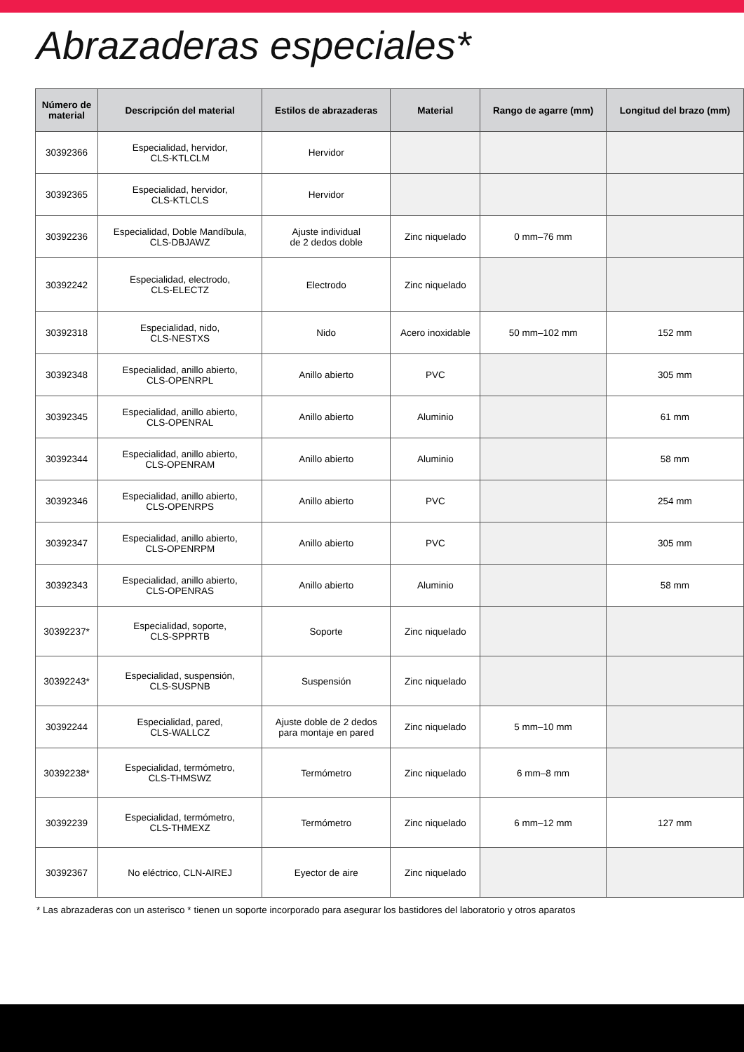Abrazaderas especiales*
| Número de material | Descripción del material | Estilos de abrazaderas | Material | Rango de agarre (mm) | Longitud del brazo (mm) |
| --- | --- | --- | --- | --- | --- |
| 30392366 | Especialidad, hervidor, CLS-KTLCLM | Hervidor | | | |
| 30392365 | Especialidad, hervidor, CLS-KTLCLS | Hervidor | | | |
| 30392236 | Especialidad, Doble Mandíbula, CLS-DBJAWZ | Ajuste individual de 2 dedos doble | Zinc niquelado | 0 mm–76 mm | |
| 30392242 | Especialidad, electrodo, CLS-ELECTZ | Electrodo | Zinc niquelado | | |
| 30392318 | Especialidad, nido, CLS-NESTXS | Nido | Acero inoxidable | 50 mm–102 mm | 152 mm |
| 30392348 | Especialidad, anillo abierto, CLS-OPENRPL | Anillo abierto | PVC | | 305 mm |
| 30392345 | Especialidad, anillo abierto, CLS-OPENRAL | Anillo abierto | Aluminio | | 61 mm |
| 30392344 | Especialidad, anillo abierto, CLS-OPENRAM | Anillo abierto | Aluminio | | 58 mm |
| 30392346 | Especialidad, anillo abierto, CLS-OPENRPS | Anillo abierto | PVC | | 254 mm |
| 30392347 | Especialidad, anillo abierto, CLS-OPENRPM | Anillo abierto | PVC | | 305 mm |
| 30392343 | Especialidad, anillo abierto, CLS-OPENRAS | Anillo abierto | Aluminio | | 58 mm |
| 30392237* | Especialidad, soporte, CLS-SPPRTB | Soporte | Zinc niquelado | | |
| 30392243* | Especialidad, suspensión, CLS-SUSPNB | Suspensión | Zinc niquelado | | |
| 30392244 | Especialidad, pared, CLS-WALLCZ | Ajuste doble de 2 dedos para montaje en pared | Zinc niquelado | 5 mm–10 mm | |
| 30392238* | Especialidad, termómetro, CLS-THMSWZ | Termómetro | Zinc niquelado | 6 mm–8 mm | |
| 30392239 | Especialidad, termómetro, CLS-THMEXZ | Termómetro | Zinc niquelado | 6 mm–12 mm | 127 mm |
| 30392367 | No eléctrico, CLN-AIREJ | Eyector de aire | Zinc niquelado | | |
* Las abrazaderas con un asterisco * tienen un soporte incorporado para asegurar los bastidores del laboratorio y otros aparatos